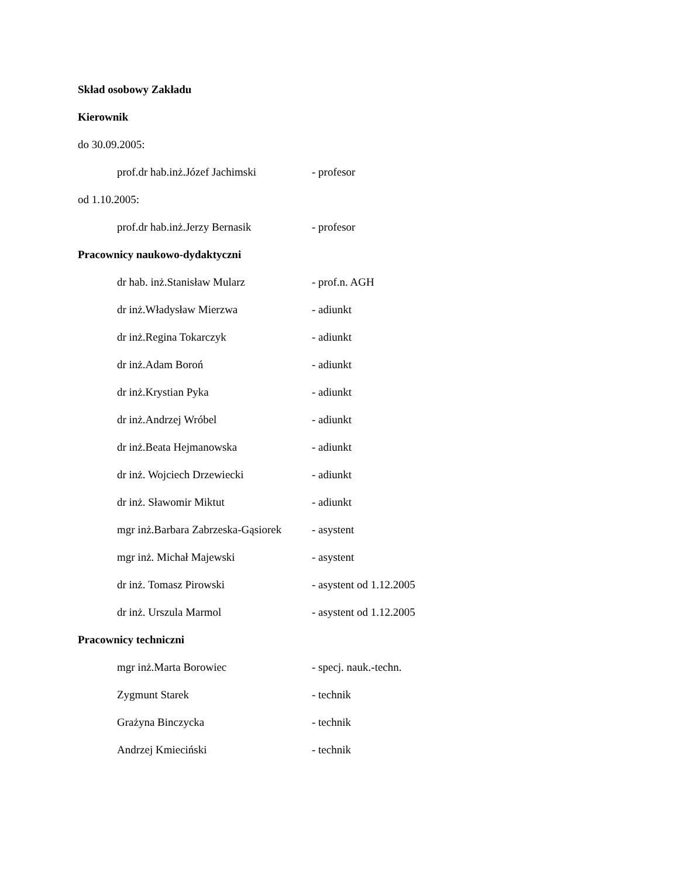Skład osobowy Zakładu
Kierownik
do 30.09.2005:
prof.dr hab.inż.Józef Jachimski - profesor
od 1.10.2005:
prof.dr hab.inż.Jerzy Bernasik - profesor
Pracownicy naukowo-dydaktyczni
dr hab. inż.Stanisław Mularz - prof.n. AGH
dr inż.Władysław Mierzwa - adiunkt
dr inż.Regina Tokarczyk - adiunkt
dr inż.Adam Boroń - adiunkt
dr inż.Krystian Pyka - adiunkt
dr inż.Andrzej Wróbel - adiunkt
dr inż.Beata Hejmanowska - adiunkt
dr inż. Wojciech Drzewiecki - adiunkt
dr inż. Sławomir Miktut - adiunkt
mgr inż.Barbara Zabrzeska-Gąsiorek - asystent
mgr inż. Michał Majewski - asystent
dr inż. Tomasz Pirowski - asystent od 1.12.2005
dr inż. Urszula Marmol - asystent od 1.12.2005
Pracownicy techniczni
mgr inż.Marta Borowiec - specj. nauk.-techn.
Zygmunt Starek - technik
Grażyna Binczycka - technik
Andrzej Kmieciński - technik